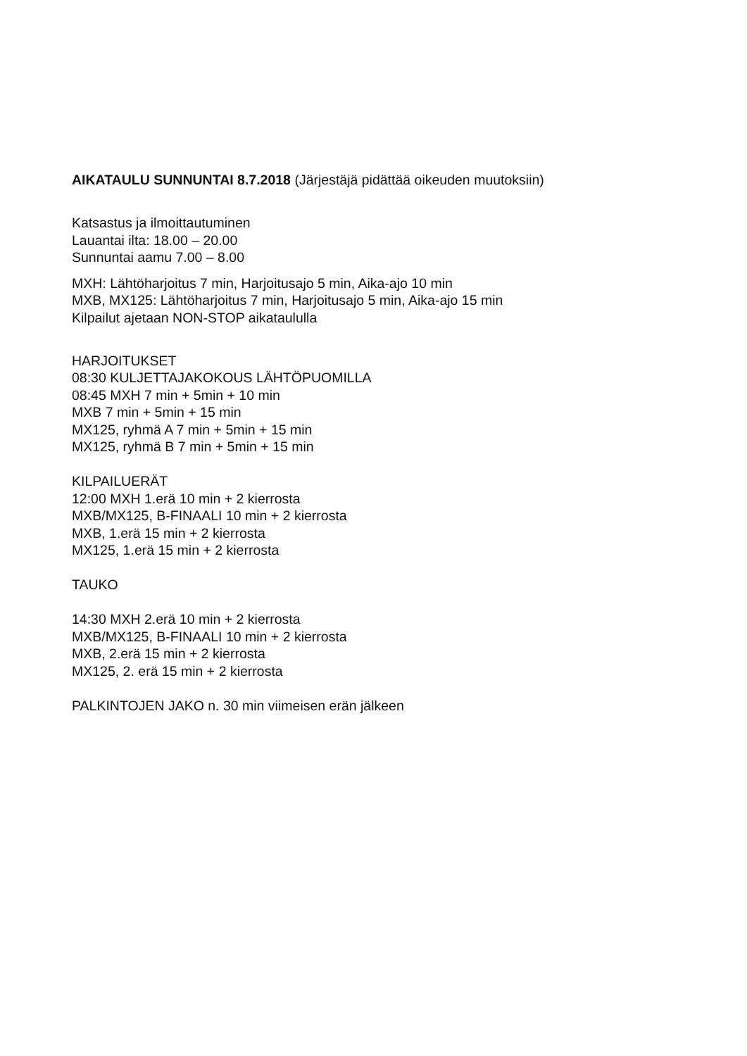AIKATAULU SUNNUNTAI 8.7.2018 (Järjestäjä pidättää oikeuden muutoksiin)
Katsastus ja ilmoittautuminen
Lauantai ilta: 18.00 – 20.00
Sunnuntai aamu 7.00 – 8.00
MXH: Lähtöharjoitus 7 min, Harjoitusajo 5 min, Aika-ajo 10 min
MXB, MX125: Lähtöharjoitus 7 min, Harjoitusajo 5 min, Aika-ajo 15 min
Kilpailut ajetaan NON-STOP aikataululla
HARJOITUKSET
08:30 KULJETTAJAKOKOUS LÄHTÖPUOMILLA
08:45 MXH 7 min + 5min + 10 min
MXB 7 min + 5min + 15 min
MX125, ryhmä A 7 min + 5min + 15 min
MX125, ryhmä B 7 min + 5min + 15 min
KILPAILUERÄT
12:00 MXH 1.erä 10 min + 2 kierrosta
MXB/MX125, B-FINAALI 10 min + 2 kierrosta
MXB, 1.erä 15 min + 2 kierrosta
MX125, 1.erä 15 min + 2 kierrosta
TAUKO
14:30 MXH 2.erä 10 min + 2 kierrosta
MXB/MX125, B-FINAALI 10 min + 2 kierrosta
MXB, 2.erä 15 min + 2 kierrosta
MX125, 2. erä 15 min + 2 kierrosta
PALKINTOJEN JAKO n. 30 min viimeisen erän jälkeen